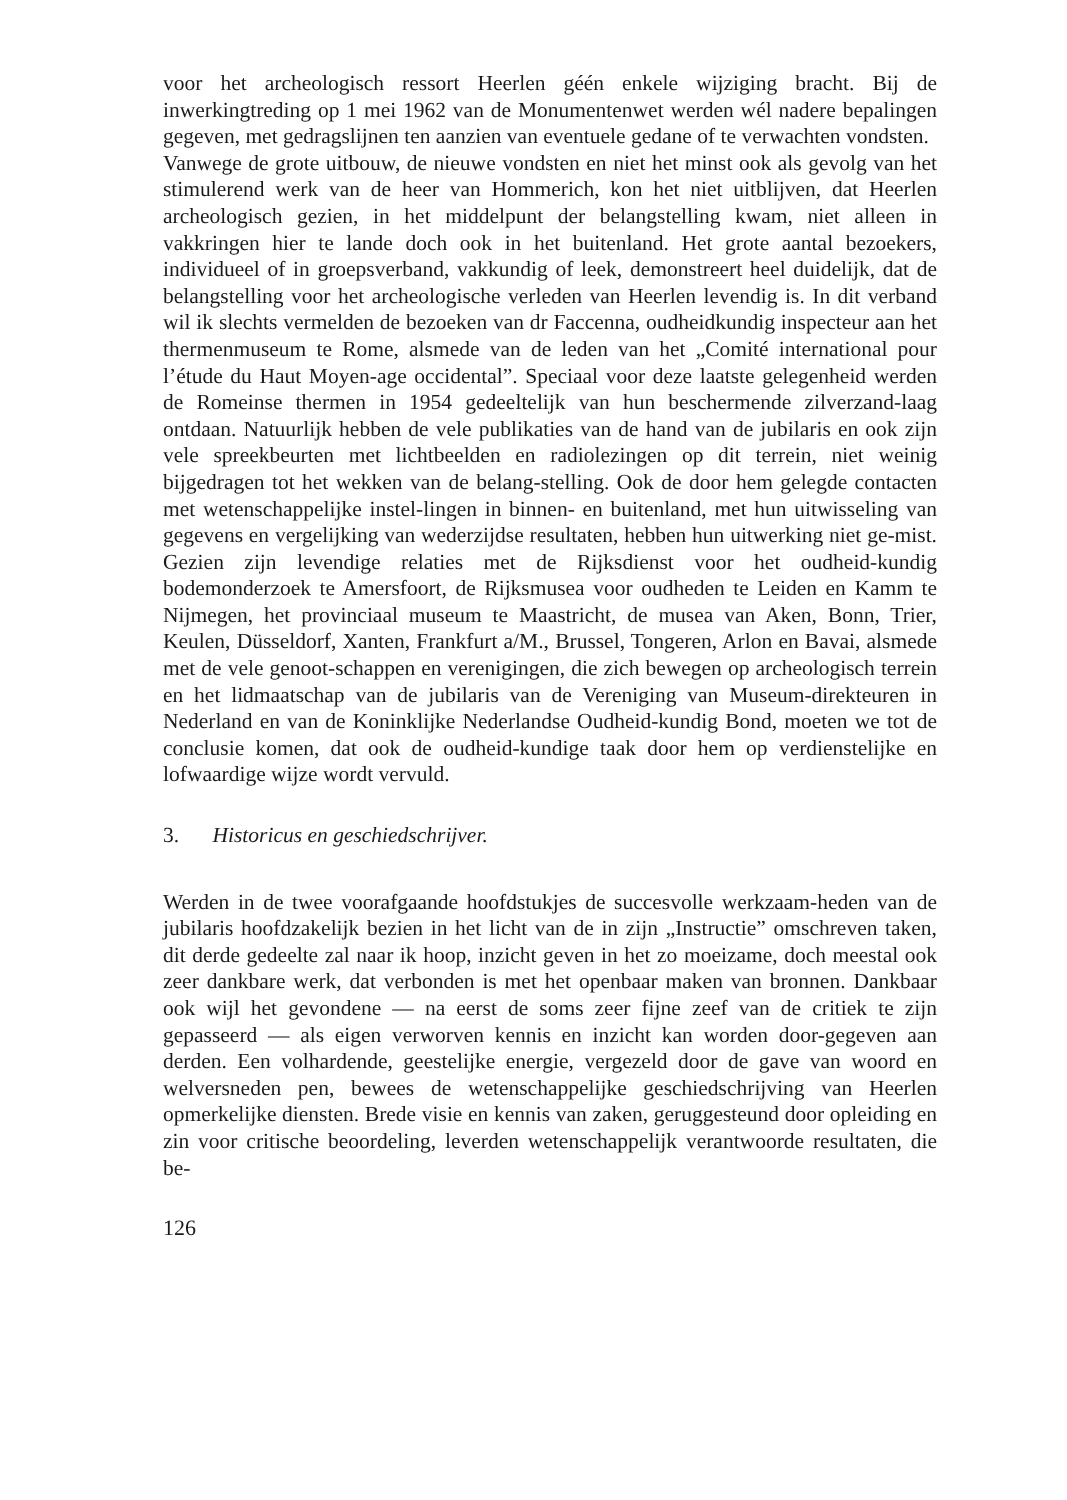voor het archeologisch ressort Heerlen géén enkele wijziging bracht. Bij de inwerkingtreding op 1 mei 1962 van de Monumentenwet werden wél nadere bepalingen gegeven, met gedragslijnen ten aanzien van eventuele gedane of te verwachten vondsten.
Vanwege de grote uitbouw, de nieuwe vondsten en niet het minst ook als gevolg van het stimulerend werk van de heer van Hommerich, kon het niet uitblijven, dat Heerlen archeologisch gezien, in het middelpunt der belangstelling kwam, niet alleen in vakkringen hier te lande doch ook in het buitenland. Het grote aantal bezoekers, individueel of in groepsverband, vakkundig of leek, demonstreert heel duidelijk, dat de belangstelling voor het archeologische verleden van Heerlen levendig is. In dit verband wil ik slechts vermelden de bezoeken van dr Faccenna, oudheidkundig inspecteur aan het thermenmuseum te Rome, alsmede van de leden van het „Comité international pour l’étude du Haut Moyen-age occidental”. Speciaal voor deze laatste gelegenheid werden de Romeinse thermen in 1954 gedeeltelijk van hun beschermende zilverzand-laag ontdaan. Natuurlijk hebben de vele publikaties van de hand van de jubilaris en ook zijn vele spreekbeurten met lichtbeelden en radiolezingen op dit terrein, niet weinig bijgedragen tot het wekken van de belang-stelling. Ook de door hem gelegde contacten met wetenschappelijke instel-lingen in binnen- en buitenland, met hun uitwisseling van gegevens en vergelijking van wederzijdse resultaten, hebben hun uitwerking niet ge-mist. Gezien zijn levendige relaties met de Rijksdienst voor het oudheid-kundig bodemonderzoek te Amersfoort, de Rijksmusea voor oudheden te Leiden en Kamm te Nijmegen, het provinciaal museum te Maastricht, de musea van Aken, Bonn, Trier, Keulen, Düsseldorf, Xanten, Frankfurt a/M., Brussel, Tongeren, Arlon en Bavai, alsmede met de vele genoot-schappen en verenigingen, die zich bewegen op archeologisch terrein en het lidmaatschap van de jubilaris van de Vereniging van Museum-direkteuren in Nederland en van de Koninklijke Nederlandse Oudheid-kundig Bond, moeten we tot de conclusie komen, dat ook de oudheid-kundige taak door hem op verdienstelijke en lofwaardige wijze wordt vervuld.
3. Historicus en geschiedschrijver.
Werden in de twee voorafgaande hoofdstukjes de succesvolle werkzaam-heden van de jubilaris hoofdzakelijk bezien in het licht van de in zijn „Instructie” omschreven taken, dit derde gedeelte zal naar ik hoop, inzicht geven in het zo moeizame, doch meestal ook zeer dankbare werk, dat verbonden is met het openbaar maken van bronnen. Dankbaar ook wijl het gevondene — na eerst de soms zeer fijne zeef van de critiek te zijn gepasseerd — als eigen verworven kennis en inzicht kan worden door-gegeven aan derden. Een volhardende, geestelijke energie, vergezeld door de gave van woord en welversneden pen, bewees de wetenschappelijke geschiedschrijving van Heerlen opmerkelijke diensten. Brede visie en kennis van zaken, geruggesteund door opleiding en zin voor critische beoordeling, leverden wetenschappelijk verantwoorde resultaten, die be-
126